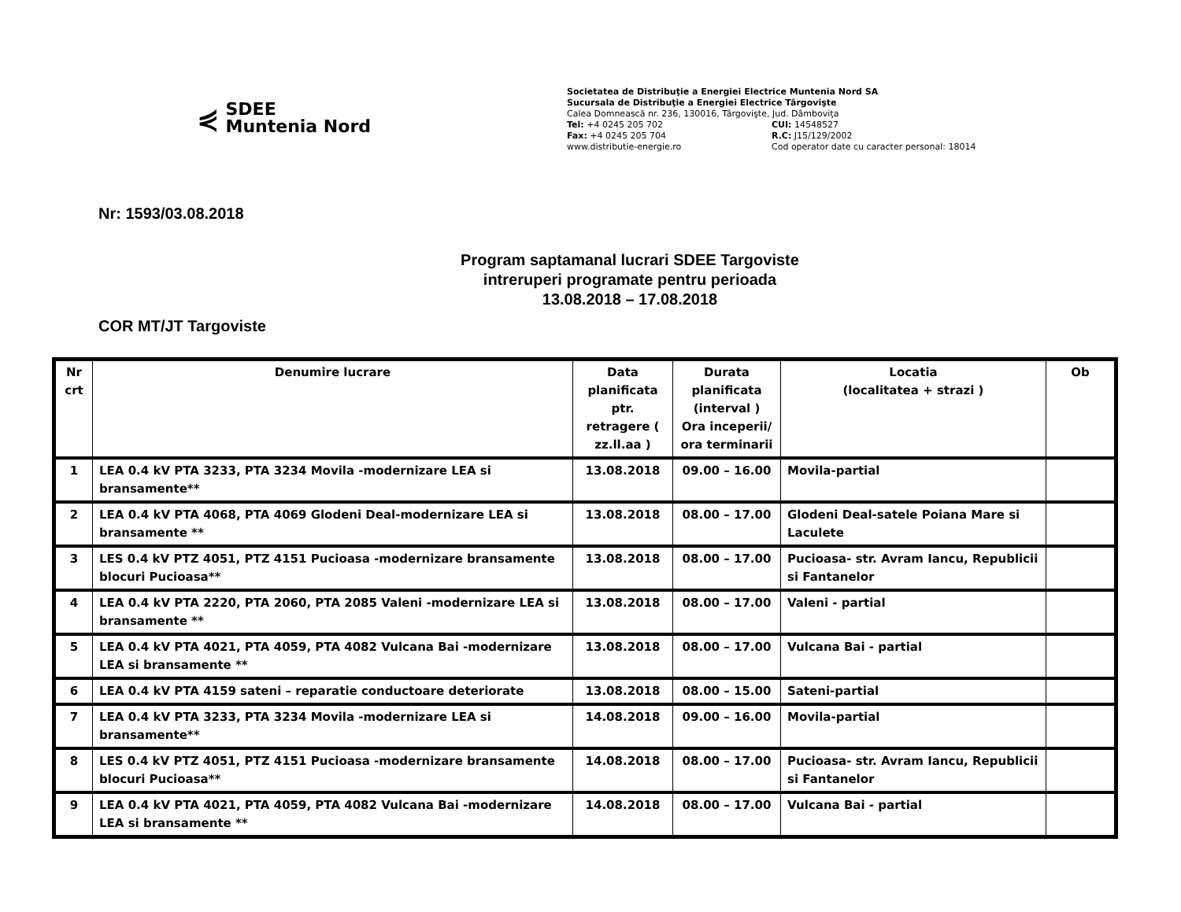⋞
SDEE
Muntenia Nord
Societatea de Distribuţie a Energiei Electrice Muntenia Nord SA
Sucursala de Distribuţie a Energiei Electrice Târgovişte
Calea Domnească nr. 236, 130016, Târgovişte, Jud. Dâmboviţa
Tel: +4 0245 205 702 CUI: 14548527
Fax: +4 0245 205 704 R.C: J15/129/2002
www.distributie-energie.ro Cod operator date cu caracter personal: 18014
Nr: 1593/03.08.2018
Program saptamanal lucrari SDEE Targoviste
intreruperi programate pentru perioada
13.08.2018 – 17.08.2018
COR MT/JT Targoviste
| Nr crt | Denumire lucrare | Data planificata ptr. retragere ( zz.ll.aa ) | Durata planificata (interval ) Ora inceperii/ ora terminarii | Locatia (localitatea + strazi ) | Ob |
| --- | --- | --- | --- | --- | --- |
| 1 | LEA 0.4 kV PTA 3233, PTA 3234 Movila -modernizare LEA si bransamente** | 13.08.2018 | 09.00 – 16.00 | Movila-partial | |
| 2 | LEA 0.4 kV PTA 4068, PTA 4069 Glodeni Deal-modernizare LEA si bransamente ** | 13.08.2018 | 08.00 – 17.00 | Glodeni Deal-satele Poiana Mare si Laculete | |
| 3 | LES 0.4 kV PTZ 4051, PTZ 4151 Pucioasa -modernizare bransamente blocuri Pucioasa** | 13.08.2018 | 08.00 – 17.00 | Pucioasa- str. Avram Iancu, Republicii si Fantanelor | |
| 4 | LEA 0.4 kV PTA 2220, PTA 2060, PTA 2085 Valeni -modernizare LEA si bransamente ** | 13.08.2018 | 08.00 – 17.00 | Valeni - partial | |
| 5 | LEA 0.4 kV PTA 4021, PTA 4059, PTA 4082 Vulcana Bai -modernizare LEA si bransamente ** | 13.08.2018 | 08.00 – 17.00 | Vulcana Bai - partial | |
| 6 | LEA 0.4 kV PTA 4159 sateni – reparatie conductoare deteriorate | 13.08.2018 | 08.00 – 15.00 | Sateni-partial | |
| 7 | LEA 0.4 kV PTA 3233, PTA 3234 Movila -modernizare LEA si bransamente** | 14.08.2018 | 09.00 – 16.00 | Movila-partial | |
| 8 | LES 0.4 kV PTZ 4051, PTZ 4151 Pucioasa -modernizare bransamente blocuri Pucioasa** | 14.08.2018 | 08.00 – 17.00 | Pucioasa- str. Avram Iancu, Republicii si Fantanelor | |
| 9 | LEA 0.4 kV PTA 4021, PTA 4059, PTA 4082 Vulcana Bai -modernizare LEA si bransamente ** | 14.08.2018 | 08.00 – 17.00 | Vulcana Bai - partial | |